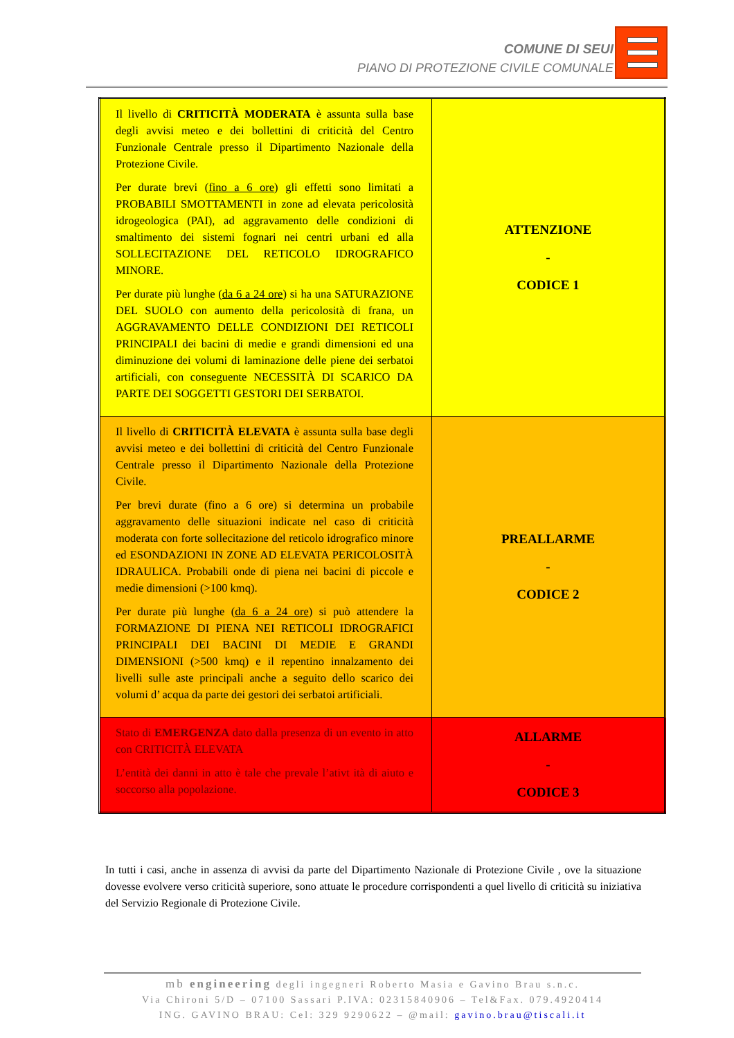COMUNE DI SEUI
PIANO DI PROTEZIONE CIVILE COMUNALE
| Il livello di CRITICITÀ MODERATA è assunta sulla base degli avvisi meteo e dei bollettini di criticità del Centro Funzionale Centrale presso il Dipartimento Nazionale della Protezione Civile. Per durate brevi ( fino a 6 ore ) gli effetti sono limitati a PROBABILI SMOTTAMENTI in zone ad elevata pericolosità idrogeologica (PAI), ad aggravamento delle condizioni di smaltimento dei sistemi fognari nei centri urbani ed alla SOLLECITAZIONE DEL RETICOLO IDROGRAFICO MINORE. Per durate più lunghe ( da 6 a 24 ore ) si ha una SATURAZIONE DEL SUOLO con aumento della pericolosità di frana, un AGGRAVAMENTO DELLE CONDIZIONI DEI RETICOLI PRINCIPALI dei bacini di medie e grandi dimensioni ed una diminuzione dei volumi di laminazione delle piene dei serbatoi artificiali, con conseguente NECESSITÀ DI SCARICO DA PARTE DEI SOGGETTI GESTORI DEI SERBATOI. | ATTENZIONE - CODICE 1 |
| Il livello di CRITICITÀ ELEVATA è assunta sulla base degli avvisi meteo e dei bollettini di criticità del Centro Funzionale Centrale presso il Dipartimento Nazionale della Protezione Civile. Per brevi durate (fino a 6 ore) si determina un probabile aggravamento delle situazioni indicate nel caso di criticità moderata con forte sollecitazione del reticolo idrografico minore ed ESONDAZIONI IN ZONE AD ELEVATA PERICOLOSITÀ IDRAULICA. Probabili onde di piena nei bacini di piccole e medie dimensioni (>100 kmq). Per durate più lunghe ( da 6 a 24 ore ) si può attendere la FORMAZIONE DI PIENA NEI RETICOLI IDROGRAFICI PRINCIPALI DEI BACINI DI MEDIE E GRANDI DIMENSIONI (>500 kmq) e il repentino innalzamento dei livelli sulle aste principali anche a seguito dello scarico dei volumi d’ acqua da parte dei gestori dei serbatoi artificiali. | PREALLARME - CODICE 2 |
| Stato di EMERGENZA dato dalla presenza di un evento in atto con CRITICITÀ ELEVATA L’entità dei danni in atto è tale che prevale l’ativt ità di aiuto e soccorso alla popolazione. | ALLARME - CODICE 3 |
In tutti i casi, anche in assenza di avvisi da parte del Dipartimento Nazionale di Protezione Civile , ove la situazione dovesse evolvere verso criticità superiore, sono attuate le procedure corrispondenti a quel livello di criticità su iniziativa del Servizio Regionale di Protezione Civile.
mb engineering degli ingegneri Roberto Masia e Gavino Brau s.n.c.
Via Chironi 5/D – 07100 Sassari P.IVA: 02315840906 – Tel&Fax. 079.4920414
ING. GAVINO BRAU: Cel: 329 9290622 – @mail: gavino.brau@tiscali.it